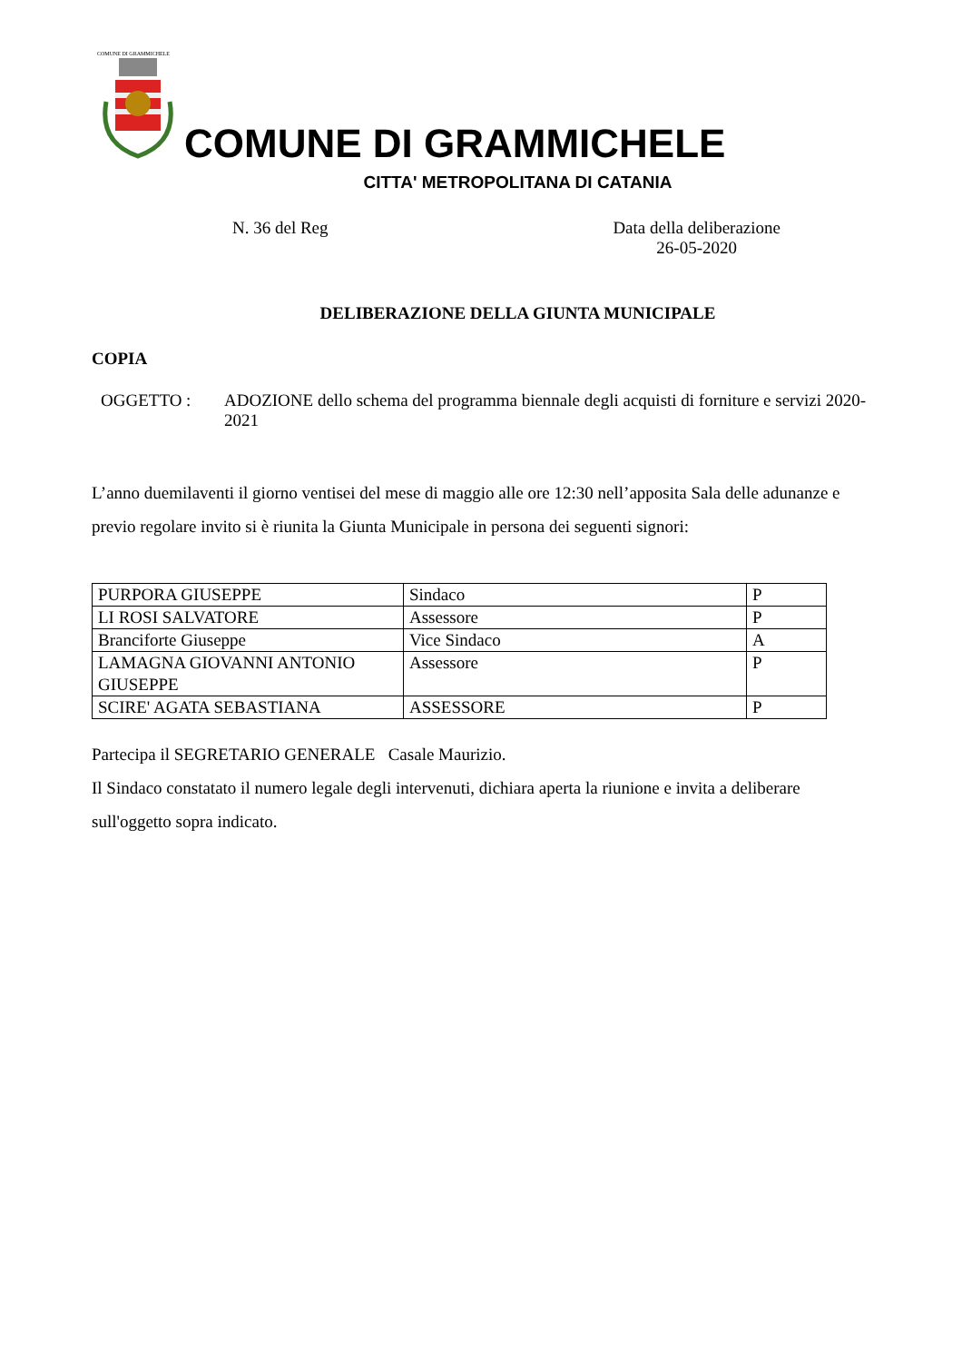COMUNE DI GRAMMICHELE
COMUNE DI GRAMMICHELE
CITTA' METROPOLITANA DI CATANIA
N. 36 del Reg Data della deliberazione
26-05-2020
DELIBERAZIONE DELLA GIUNTA MUNICIPALE
COPIA
OGGETTO : ADOZIONE dello schema del programma biennale degli acquisti di forniture e servizi 2020-2021
L’anno duemilaventi il giorno ventisei del mese di maggio alle ore 12:30 nell’apposita Sala delle adunanze e previo regolare invito si è riunita la Giunta Municipale in persona dei seguenti signori:
| PURPORA GIUSEPPE | Sindaco | P |
| LI ROSI SALVATORE | Assessore | P |
| Branciforte Giuseppe | Vice Sindaco | A |
| LAMAGNA GIOVANNI ANTONIO GIUSEPPE | Assessore | P |
| SCIRE' AGATA SEBASTIANA | ASSESSORE | P |
Partecipa il SEGRETARIO GENERALE Casale Maurizio.
Il Sindaco constatato il numero legale degli intervenuti, dichiara aperta la riunione e invita a deliberare sull'oggetto sopra indicato.